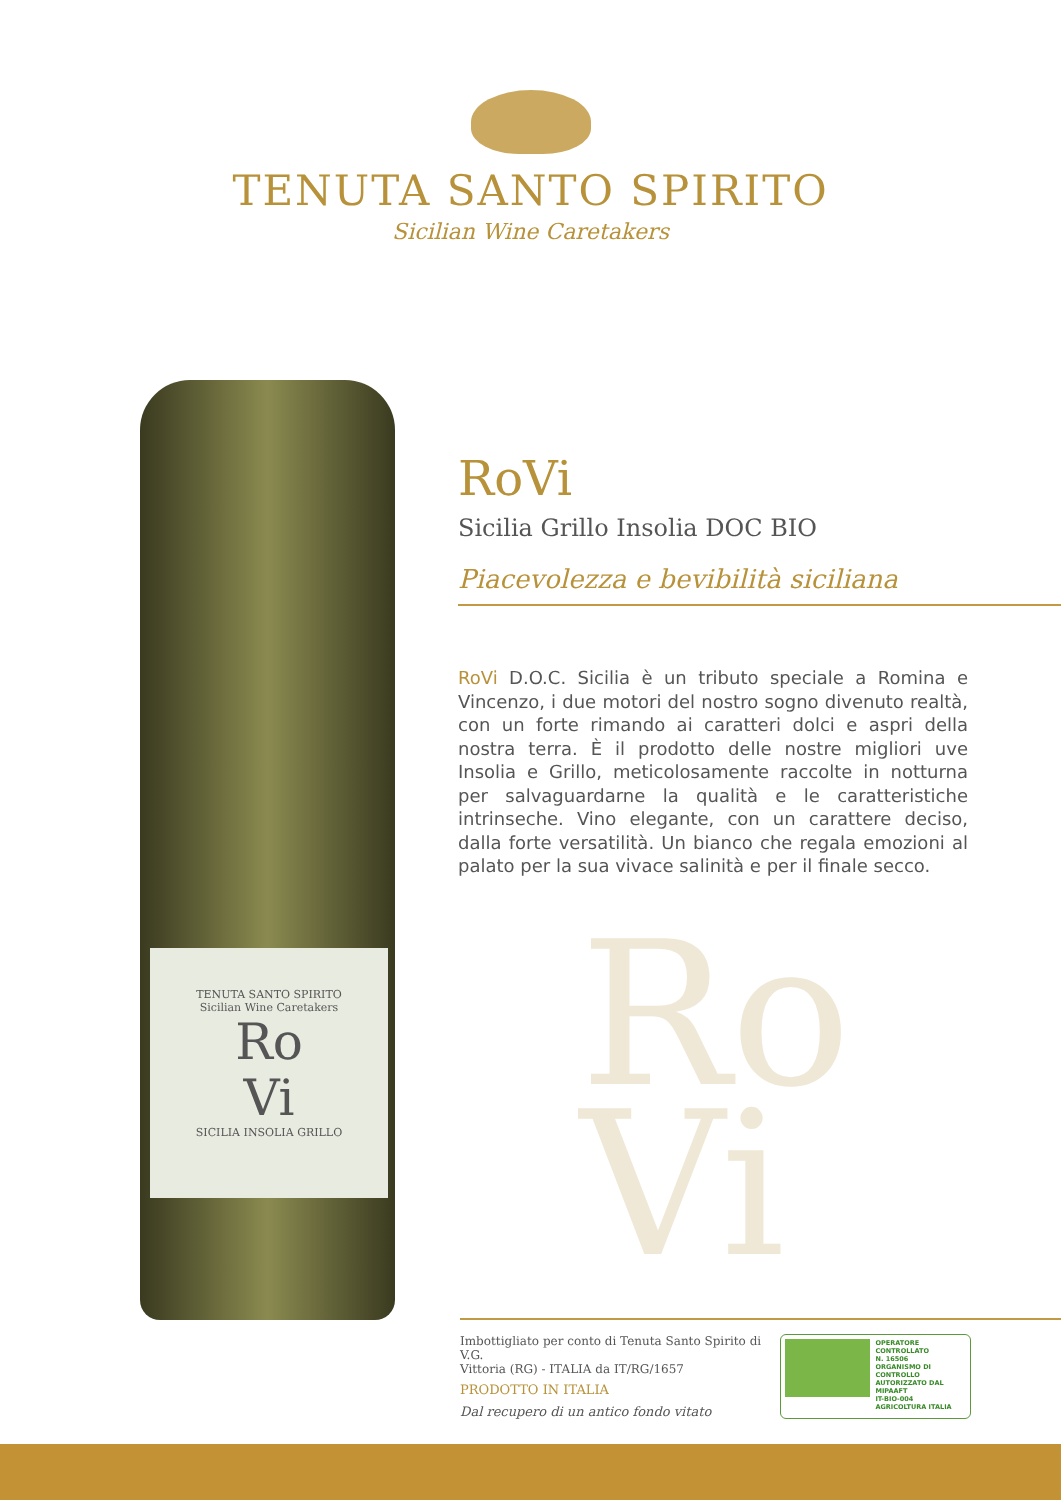TENUTA SANTO SPIRITO
Sicilian Wine Caretakers
TENUTA SANTO SPIRITO
Sicilian Wine Caretakers
Ro
Vi
SICILIA INSOLIA GRILLO
RoVi
Sicilia Grillo Insolia DOC BIO
Piacevolezza e bevibilità siciliana
RoVi D.O.C. Sicilia è un tributo speciale a Romina e Vincenzo, i due motori del nostro sogno divenuto realtà, con un forte rimando ai caratteri dolci e aspri della nostra terra. È il prodotto delle nostre migliori uve Insolia e Grillo, meticolosamente raccolte in notturna per salvaguardarne la qualità e le caratteristiche intrinseche. Vino elegante, con un carattere deciso, dalla forte versatilità. Un bianco che regala emozioni al palato per la sua vivace salinità e per il finale secco.
Ro
Vi
Imbottigliato per conto di Tenuta Santo Spirito di V.G.
Vittoria (RG) - ITALIA da IT/RG/1657
PRODOTTO IN ITALIA
Dal recupero di un antico fondo vitato
OPERATORE CONTROLLATO
N. 16506
ORGANISMO DI CONTROLLO
AUTORIZZATO DAL MIPAAFT
IT-BIO-004
AGRICOLTURA ITALIA